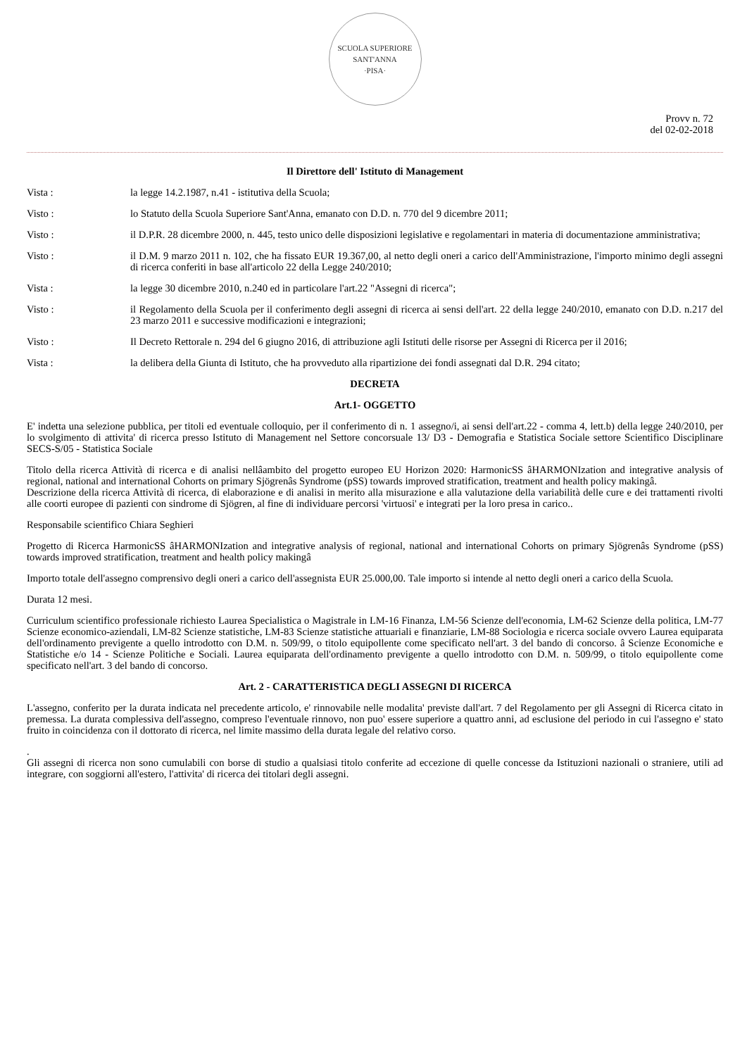SCUOLA SUPERIORE SANT'ANNA
·PISA·
Provv n. 72
del 02-02-2018
Il Direttore dell' Istituto di Management
Vista : la legge 14.2.1987, n.41 - istitutiva della Scuola;
Visto : lo Statuto della Scuola Superiore Sant'Anna, emanato con D.D. n. 770 del 9 dicembre 2011;
Visto : il D.P.R. 28 dicembre 2000, n. 445, testo unico delle disposizioni legislative e regolamentari in materia di documentazione amministrativa;
Visto : il D.M. 9 marzo 2011 n. 102, che ha fissato EUR 19.367,00, al netto degli oneri a carico dell'Amministrazione, l'importo minimo degli assegni di ricerca conferiti in base all'articolo 22 della Legge 240/2010;
Vista : la legge 30 dicembre 2010, n.240 ed in particolare l'art.22 "Assegni di ricerca";
Visto : il Regolamento della Scuola per il conferimento degli assegni di ricerca ai sensi dell'art. 22 della legge 240/2010, emanato con D.D. n.217 del 23 marzo 2011 e successive modificazioni e integrazioni;
Visto : Il Decreto Rettorale n. 294 del 6 giugno 2016, di attribuzione agli Istituti delle risorse per Assegni di Ricerca per il 2016;
Vista : la delibera della Giunta di Istituto, che ha provveduto alla ripartizione dei fondi assegnati dal D.R. 294 citato;
DECRETA
Art.1- OGGETTO
E' indetta una selezione pubblica, per titoli ed eventuale colloquio, per il conferimento di n. 1 assegno/i, ai sensi dell'art.22 - comma 4, lett.b) della legge 240/2010, per lo svolgimento di attivita' di ricerca presso Istituto di Management nel Settore concorsuale 13/ D3 - Demografia e Statistica Sociale settore Scientifico Disciplinare SECS-S/05 - Statistica Sociale
Titolo della ricerca Attività di ricerca e di analisi nellâambito del progetto europeo EU Horizon 2020: HarmonicSS âHARMONIzation and integrative analysis of regional, national and international Cohorts on primary Sjögrenâs Syndrome (pSS) towards improved stratification, treatment and health policy makingâ.
Descrizione della ricerca Attività di ricerca, di elaborazione e di analisi in merito alla misurazione e alla valutazione della variabilità delle cure e dei trattamenti rivolti alle coorti europee di pazienti con sindrome di Sjögren, al fine di individuare percorsi 'virtuosi' e integrati per la loro presa in carico..
Responsabile scientifico Chiara Seghieri
Progetto di Ricerca HarmonicSS âHARMONIzation and integrative analysis of regional, national and international Cohorts on primary Sjögrenâs Syndrome (pSS) towards improved stratification, treatment and health policy makingâ
Importo totale dell'assegno comprensivo degli oneri a carico dell'assegnista EUR 25.000,00. Tale importo si intende al netto degli oneri a carico della Scuola.
Durata 12 mesi.
Curriculum scientifico professionale richiesto Laurea Specialistica o Magistrale in LM-16 Finanza, LM-56 Scienze dell'economia, LM-62 Scienze della politica, LM-77 Scienze economico-aziendali, LM-82 Scienze statistiche, LM-83 Scienze statistiche attuariali e finanziarie, LM-88 Sociologia e ricerca sociale ovvero Laurea equiparata dell'ordinamento previgente a quello introdotto con D.M. n. 509/99, o titolo equipollente come specificato nell'art. 3 del bando di concorso. â Scienze Economiche e Statistiche e/o 14 - Scienze Politiche e Sociali. Laurea equiparata dell'ordinamento previgente a quello introdotto con D.M. n. 509/99, o titolo equipollente come specificato nell'art. 3 del bando di concorso.
Art. 2 - CARATTERISTICA DEGLI ASSEGNI DI RICERCA
L'assegno, conferito per la durata indicata nel precedente articolo, e' rinnovabile nelle modalita' previste dall'art. 7 del Regolamento per gli Assegni di Ricerca citato in premessa. La durata complessiva dell'assegno, compreso l'eventuale rinnovo, non puo' essere superiore a quattro anni, ad esclusione del periodo in cui l'assegno e' stato fruito in coincidenza con il dottorato di ricerca, nel limite massimo della durata legale del relativo corso.
.
Gli assegni di ricerca non sono cumulabili con borse di studio a qualsiasi titolo conferite ad eccezione di quelle concesse da Istituzioni nazionali o straniere, utili ad integrare, con soggiorni all'estero, l'attivita' di ricerca dei titolari degli assegni.